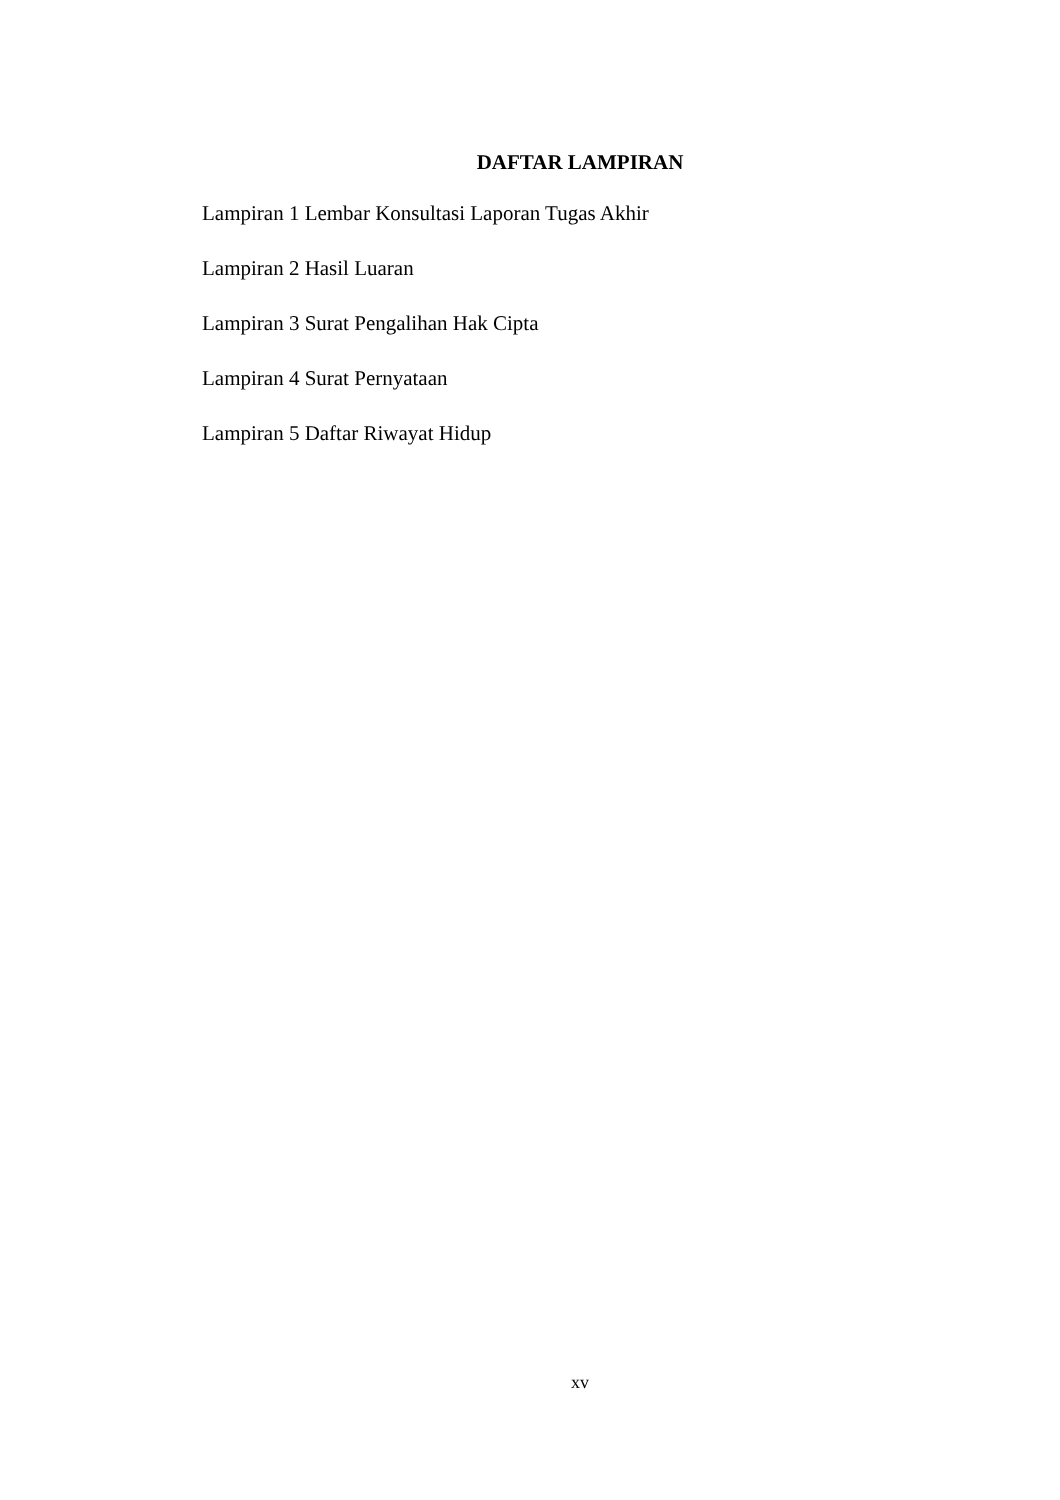DAFTAR LAMPIRAN
Lampiran 1 Lembar Konsultasi Laporan Tugas Akhir
Lampiran 2 Hasil Luaran
Lampiran 3 Surat Pengalihan Hak Cipta
Lampiran 4 Surat Pernyataan
Lampiran 5 Daftar Riwayat Hidup
xv